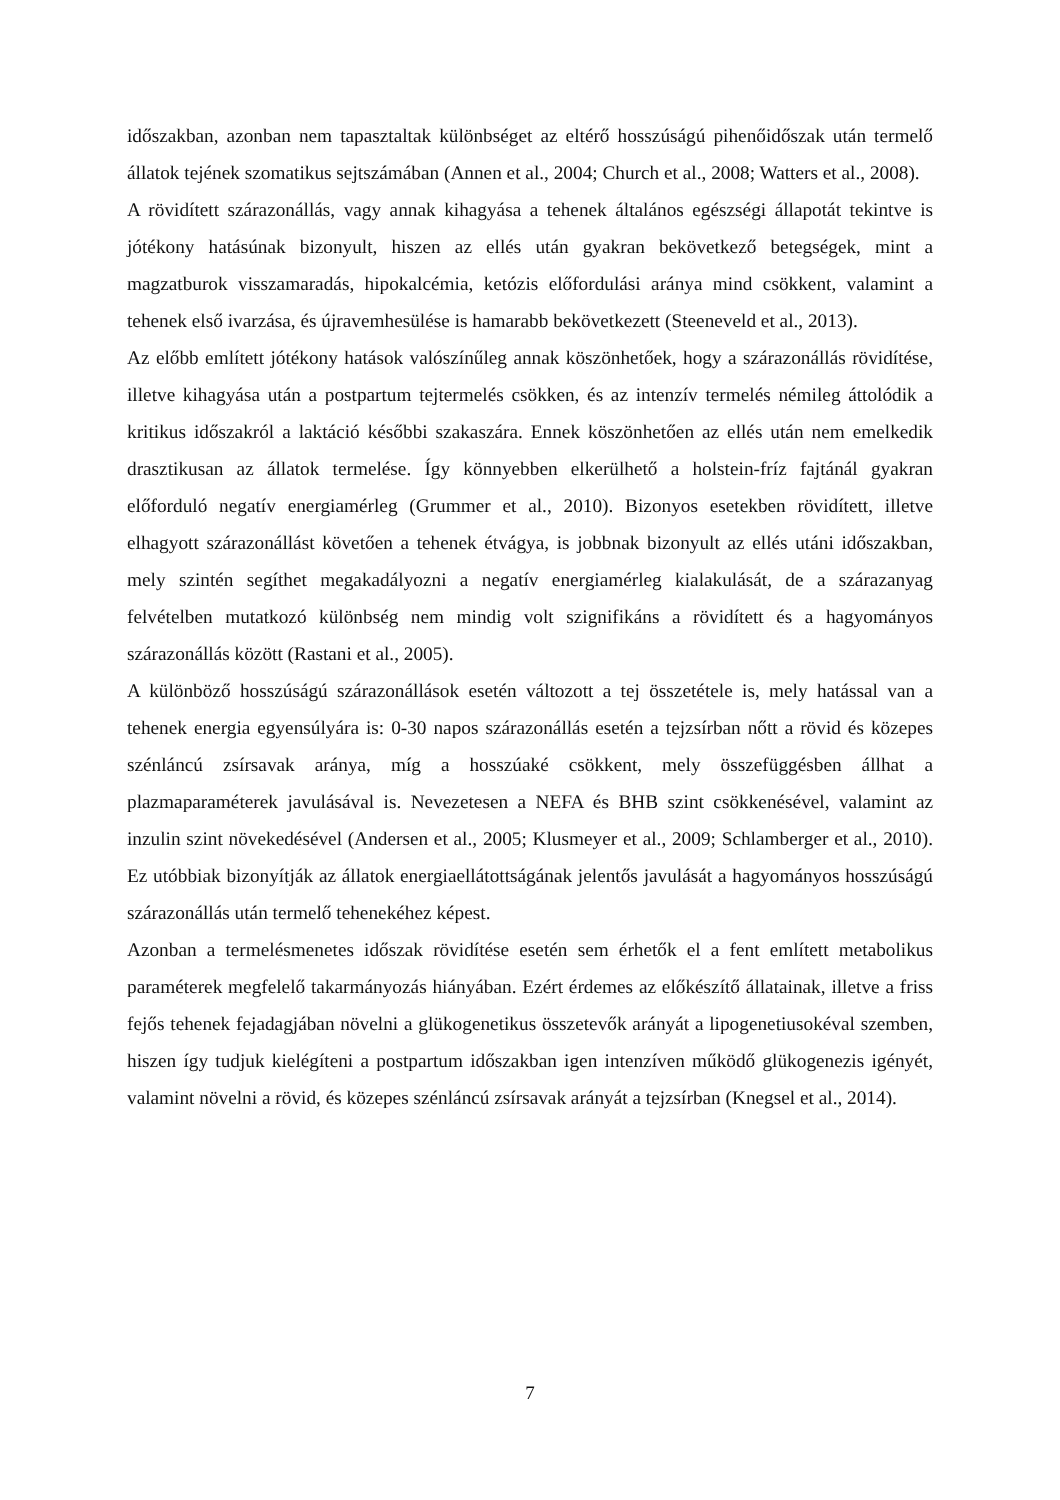időszakban, azonban nem tapasztaltak különbséget az eltérő hosszúságú pihenőidőszak után termelő állatok tejének szomatikus sejtszámában (Annen et al., 2004; Church et al., 2008; Watters et al., 2008).
A rövidített szárazonállás, vagy annak kihagyása a tehenek általános egészségi állapotát tekintve is jótékony hatásúnak bizonyult, hiszen az ellés után gyakran bekövetkező betegségek, mint a magzatburok visszamaradás, hipokalcémia, ketózis előfordulási aránya mind csökkent, valamint a tehenek első ivarzása, és újravemhesülése is hamarabb bekövetkezett (Steeneveld et al., 2013).
Az előbb említett jótékony hatások valószínűleg annak köszönhetőek, hogy a szárazonállás rövidítése, illetve kihagyása után a postpartum tejtermelés csökken, és az intenzív termelés némileg áttolódik a kritikus időszakról a laktáció későbbi szakaszára. Ennek köszönhetően az ellés után nem emelkedik drasztikusan az állatok termelése. Így könnyebben elkerülhető a holstein-fríz fajtánál gyakran előforduló negatív energiamérleg (Grummer et al., 2010). Bizonyos esetekben rövidített, illetve elhagyott szárazonállást követően a tehenek étvágya, is jobbnak bizonyult az ellés utáni időszakban, mely szintén segíthet megakadályozni a negatív energiamérleg kialakulását, de a szárazanyag felvételben mutatkozó különbség nem mindig volt szignifikáns a rövidített és a hagyományos szárazonállás között (Rastani et al., 2005).
A különböző hosszúságú szárazonállások esetén változott a tej összetétele is, mely hatással van a tehenek energia egyensúlyára is: 0-30 napos szárazonállás esetén a tejzsírban nőtt a rövid és közepes szénláncú zsírsavak aránya, míg a hosszúaké csökkent, mely összefüggésben állhat a plazmaparaméterek javulásával is. Nevezetesen a NEFA és BHB szint csökkenésével, valamint az inzulin szint növekedésével (Andersen et al., 2005; Klusmeyer et al., 2009; Schlamberger et al., 2010). Ez utóbbiak bizonyítják az állatok energiaellátottságának jelentős javulását a hagyományos hosszúságú szárazonállás után termelő tehenekéhez képest.
Azonban a termelésmenetes időszak rövidítése esetén sem érhetők el a fent említett metabolikus paraméterek megfelelő takarmányozás hiányában. Ezért érdemes az előkészítő állatainak, illetve a friss fejős tehenek fejadagjában növelni a glükogenetikus összetevők arányát a lipogenetiusokéval szemben, hiszen így tudjuk kielégíteni a postpartum időszakban igen intenzíven működő glükogenezis igényét, valamint növelni a rövid, és közepes szénláncú zsírsavak arányát a tejzsírban (Knegsel et al., 2014).
7